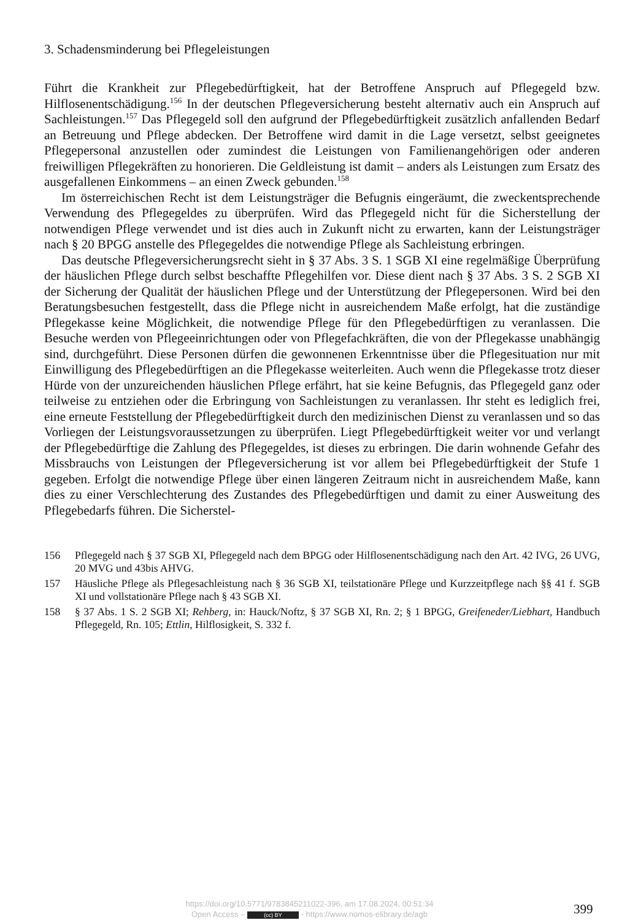3. Schadensminderung bei Pflegeleistungen
Führt die Krankheit zur Pflegebedürftigkeit, hat der Betroffene Anspruch auf Pflegegeld bzw. Hilflosenentschädigung.<sup>156</sup> In der deutschen Pflegeversicherung besteht alternativ auch ein Anspruch auf Sachleistungen.<sup>157</sup> Das Pflegegeld soll den aufgrund der Pflegebedürftigkeit zusätzlich anfallenden Bedarf an Betreuung und Pflege abdecken. Der Betroffene wird damit in die Lage versetzt, selbst geeignetes Pflegepersonal anzustellen oder zumindest die Leistungen von Familienangehörigen oder anderen freiwilligen Pflegekräften zu honorieren. Die Geldleistung ist damit – anders als Leistungen zum Ersatz des ausgefallenen Einkommens – an einen Zweck gebunden.<sup>158</sup>
Im österreichischen Recht ist dem Leistungsträger die Befugnis eingeräumt, die zweckentsprechende Verwendung des Pflegegeldes zu überprüfen. Wird das Pflegegeld nicht für die Sicherstellung der notwendigen Pflege verwendet und ist dies auch in Zukunft nicht zu erwarten, kann der Leistungsträger nach § 20 BPGG anstelle des Pflegegeldes die notwendige Pflege als Sachleistung erbringen.
Das deutsche Pflegeversicherungsrecht sieht in § 37 Abs. 3 S. 1 SGB XI eine regelmäßige Überprüfung der häuslichen Pflege durch selbst beschaffte Pflegehilfen vor. Diese dient nach § 37 Abs. 3 S. 2 SGB XI der Sicherung der Qualität der häuslichen Pflege und der Unterstützung der Pflegepersonen. Wird bei den Beratungsbesuchen festgestellt, dass die Pflege nicht in ausreichendem Maße erfolgt, hat die zuständige Pflegekasse keine Möglichkeit, die notwendige Pflege für den Pflegebedürftigen zu veranlassen. Die Besuche werden von Pflegeeinrichtungen oder von Pflegefachkräften, die von der Pflegekasse unabhängig sind, durchgeführt. Diese Personen dürfen die gewonnenen Erkenntnisse über die Pflegesituation nur mit Einwilligung des Pflegebedürftigen an die Pflegekasse weiterleiten. Auch wenn die Pflegekasse trotz dieser Hürde von der unzureichenden häuslichen Pflege erfährt, hat sie keine Befugnis, das Pflegegeld ganz oder teilweise zu entziehen oder die Erbringung von Sachleistungen zu veranlassen. Ihr steht es lediglich frei, eine erneute Feststellung der Pflegebedürftigkeit durch den medizinischen Dienst zu veranlassen und so das Vorliegen der Leistungsvoraussetzungen zu überprüfen. Liegt Pflegebedürftigkeit weiter vor und verlangt der Pflegebedürftige die Zahlung des Pflegegeldes, ist dieses zu erbringen. Die darin wohnende Gefahr des Missbrauchs von Leistungen der Pflegeversicherung ist vor allem bei Pflegebedürftigkeit der Stufe 1 gegeben. Erfolgt die notwendige Pflege über einen längeren Zeitraum nicht in ausreichendem Maße, kann dies zu einer Verschlechterung des Zustandes des Pflegebedürftigen und damit zu einer Ausweitung des Pflegebedarfs führen. Die Sicherstel-
156 Pflegegeld nach § 37 SGB XI, Pflegegeld nach dem BPGG oder Hilflosenentschädigung nach den Art. 42 IVG, 26 UVG, 20 MVG und 43bis AHVG.
157 Häusliche Pflege als Pflegesachleistung nach § 36 SGB XI, teilstationäre Pflege und Kurzzeitpflege nach §§ 41 f. SGB XI und vollstationäre Pflege nach § 43 SGB XI.
158 § 37 Abs. 1 S. 2 SGB XI; Rehberg, in: Hauck/Noftz, § 37 SGB XI, Rn. 2; § 1 BPGG, Greifeneder/Liebhart, Handbuch Pflegegeld, Rn. 105; Ettlin, Hilflosigkeit, S. 332 f.
https://doi.org/10.5771/9783845211022-396, am 17.08.2024, 00:51:34
Open Access – (cc) BY - https://www.nomos-elibrary.de/agb
399